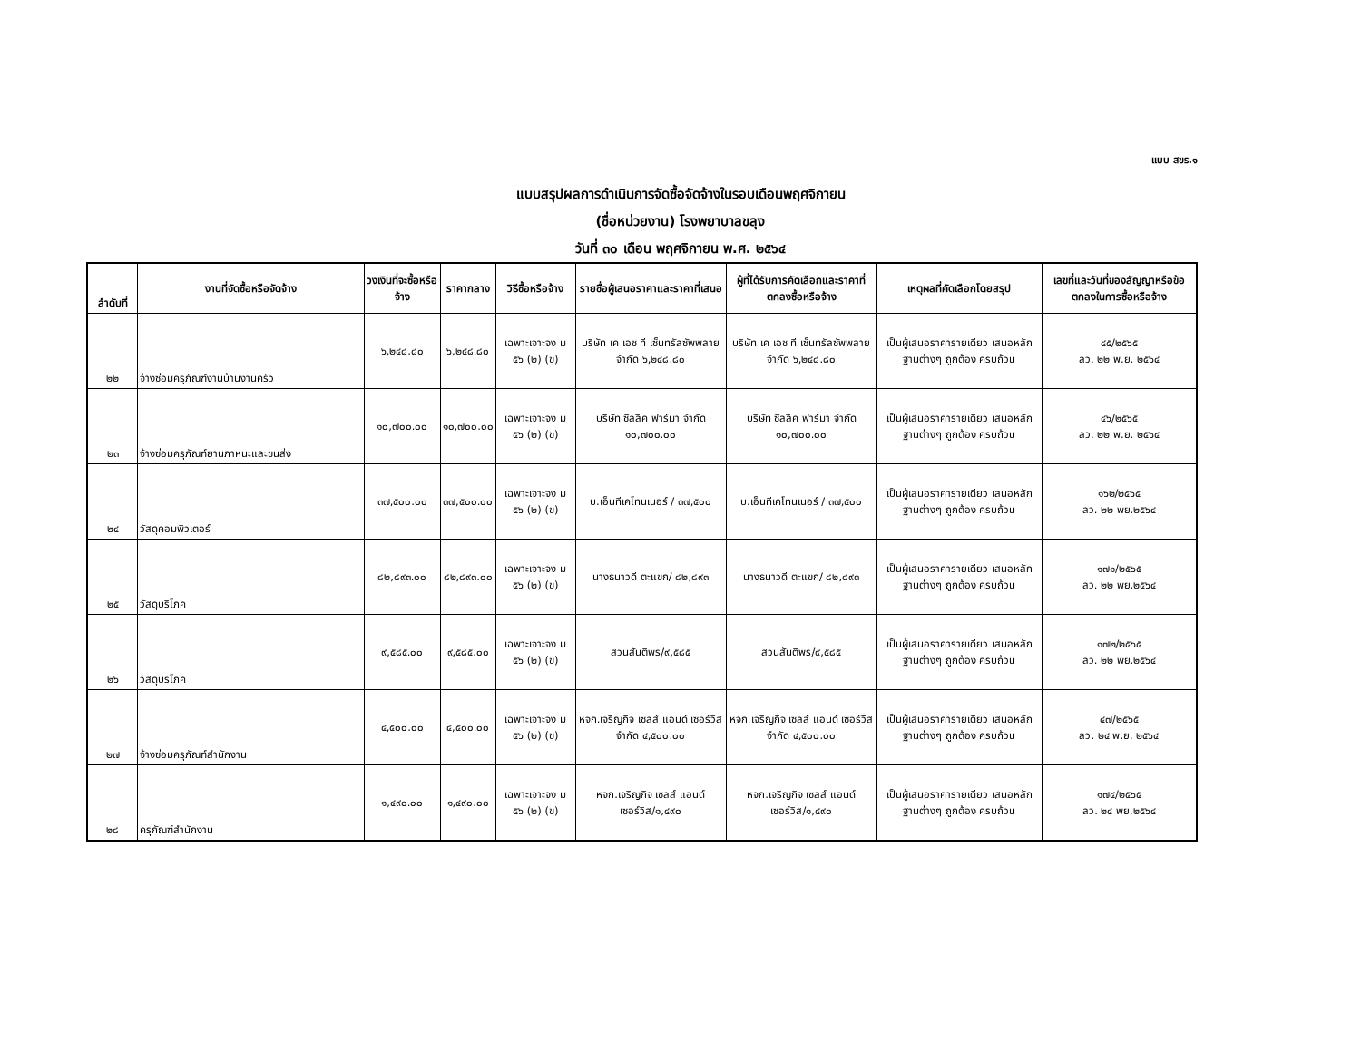แบบ สขร.๑
แบบสรุปผลการดำเนินการจัดซื้อจัดจ้างในรอบเดือนพฤศจิกายน
(ชื่อหน่วยงาน) โรงพยาบาลขลุง
วันที่ ๓๐ เดือน พฤศจิกายน พ.ศ. ๒๕๖๔
| ลำดับที่ | งานที่จัดซื้อหรือจัดจ้าง | วงเงินที่จะซื้อหรือจ้าง | ราคากลาง | วิธีซื้อหรือจ้าง | รายชื่อผู้เสนอราคาและราคาที่เสนอ | ผู้ที่ได้รับการคัดเลือกและราคาที่ตกลงซื้อหรือจ้าง | เหตุผลที่คัดเลือกโดยสรุป | เลขที่และวันที่ของสัญญาหรือข้อตกลงในการซื้อหรือจ้าง |
| --- | --- | --- | --- | --- | --- | --- | --- | --- |
| ๒๒ | จ้างซ่อมครุภัณฑ์งานบ้านงานครัว | ๖,๒๔๘.๘๐ | ๖,๒๔๘.๘๐ | เฉพาะเจาะจง ม ๕๖ (๒) (ข) | บริษัท เค เอช ที เซ็นทรัลซัพพลาย จำกัด ๖,๒๔๘.๘๐ | บริษัท เค เอช ที เซ็นทรัลซัพพลาย จำกัด ๖,๒๔๘.๘๐ | เป็นผู้เสนอราคารายเดียว เสนอหลักฐานต่างๆ ถูกต้อง ครบถ้วน | ๔๕/๒๕๖๕ ลว. ๒๒ พ.ย. ๒๕๖๔ |
| ๒๓ | จ้างซ่อมครุภัณฑ์ยานภาหนะและขนส่ง | ๑๐,๗๐๐.๐๐ | ๑๐,๗๐๐.๐๐ | เฉพาะเจาะจง ม ๕๖ (๒) (ข) | บริษัท ซิลลิค ฟาร์มา จำกัด ๑๐,๗๐๐.๐๐ | บริษัท ซิลลิค ฟาร์มา จำกัด ๑๐,๗๐๐.๐๐ | เป็นผู้เสนอราคารายเดียว เสนอหลักฐานต่างๆ ถูกต้อง ครบถ้วน | ๔๖/๒๕๖๕ ลว. ๒๒ พ.ย. ๒๕๖๔ |
| ๒๔ | วัสดุคอมพิวเตอร์ | ๓๗,๕๐๐.๐๐ | ๓๗,๕๐๐.๐๐ | เฉพาะเจาะจง ม ๕๖ (๒) (ข) | บ.เอ็นทีเคโทนเนอร์ / ๓๗,๕๐๐ | บ.เอ็นทีเคโทนเนอร์ / ๓๗,๕๐๐ | เป็นผู้เสนอราคารายเดียว เสนอหลักฐานต่างๆ ถูกต้อง ครบถ้วน | ๑๖๒/๒๕๖๕ ลว. ๒๒ พย.๒๕๖๔ |
| ๒๕ | วัสดุบริโภค | ๘๒,๘๙๓.๐๐ | ๘๒,๘๙๓.๐๐ | เฉพาะเจาะจง ม ๕๖ (๒) (ข) | นางธนาวดี ตะแขก/ ๘๒,๘๙๓ | นางธนาวดี ตะแขก/ ๘๒,๘๙๓ | เป็นผู้เสนอราคารายเดียว เสนอหลักฐานต่างๆ ถูกต้อง ครบถ้วน | ๑๗๑/๒๕๖๕ ลว. ๒๒ พย.๒๕๖๔ |
| ๒๖ | วัสดุบริโภค | ๙,๕๘๕.๐๐ | ๙,๕๘๕.๐๐ | เฉพาะเจาะจง ม ๕๖ (๒) (ข) | สวนสันติพร/๙,๕๘๕ | สวนสันติพร/๙,๕๘๕ | เป็นผู้เสนอราคารายเดียว เสนอหลักฐานต่างๆ ถูกต้อง ครบถ้วน | ๑๗๒/๒๕๖๕ ลว. ๒๒ พย.๒๕๖๔ |
| ๒๗ | จ้างซ่อมครุภัณฑ์สำนักงาน | ๔,๕๐๐.๐๐ | ๔,๕๐๐.๐๐ | เฉพาะเจาะจง ม ๕๖ (๒) (ข) | หจก.เจริญกิจ เซลส์ แอนด์ เซอร์วิส จำกัด ๔,๕๐๐.๐๐ | หจก.เจริญกิจ เซลส์ แอนด์ เซอร์วิส จำกัด ๔,๕๐๐.๐๐ | เป็นผู้เสนอราคารายเดียว เสนอหลักฐานต่างๆ ถูกต้อง ครบถ้วน | ๔๗/๒๕๖๕ ลว. ๒๔ พ.ย. ๒๕๖๔ |
| ๒๘ | ครุภัณฑ์สำนักงาน | ๑,๔๙๐.๐๐ | ๑,๔๙๐.๐๐ | เฉพาะเจาะจง ม ๕๖ (๒) (ข) | หจก.เจริญกิจ เซลส์ แอนด์ เซอร์วิส/๑,๔๙๐ | หจก.เจริญกิจ เซลส์ แอนด์ เซอร์วิส/๑,๔๙๐ | เป็นผู้เสนอราคารายเดียว เสนอหลักฐานต่างๆ ถูกต้อง ครบถ้วน | ๑๗๔/๒๕๖๕ ลว. ๒๔ พย.๒๕๖๔ |